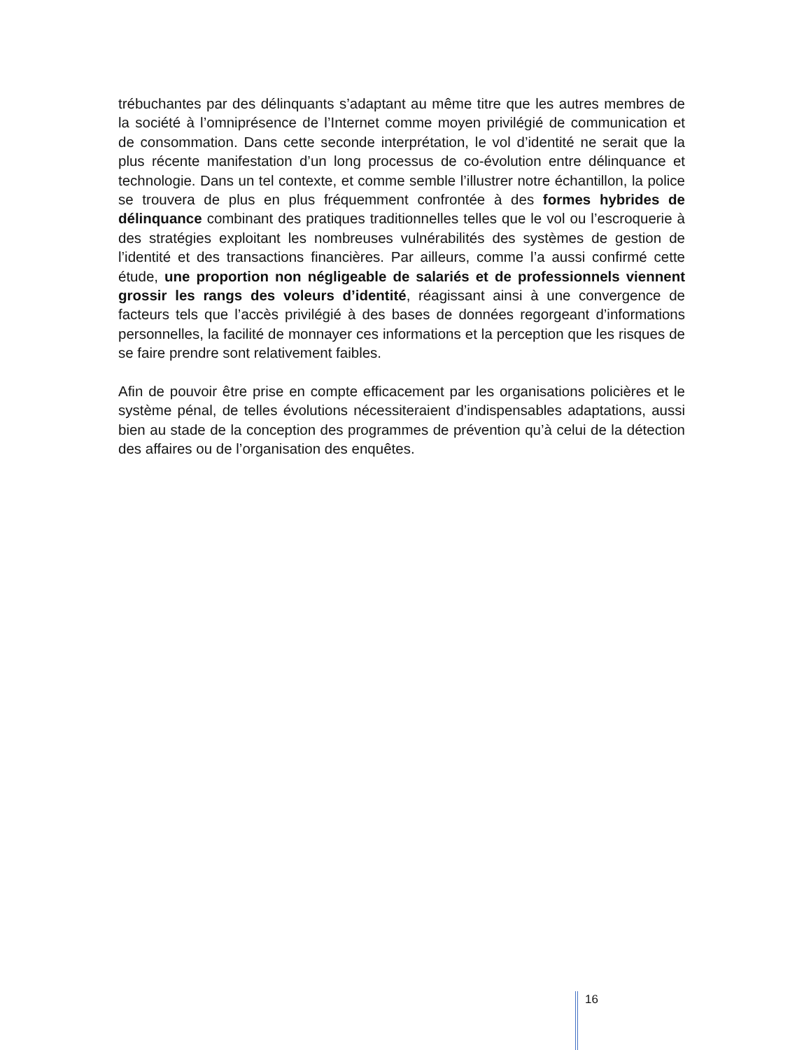trébuchantes par des délinquants s’adaptant au même titre que les autres membres de la société à l’omniprésence de l’Internet comme moyen privilégié de communication et de consommation. Dans cette seconde interprétation, le vol d’identité ne serait que la plus récente manifestation d’un long processus de co-évolution entre délinquance et technologie. Dans un tel contexte, et comme semble l’illustrer notre échantillon, la police se trouvera de plus en plus fréquemment confrontée à des formes hybrides de délinquance combinant des pratiques traditionnelles telles que le vol ou l’escroquerie à des stratégies exploitant les nombreuses vulnérabilités des systèmes de gestion de l’identité et des transactions financières. Par ailleurs, comme l’a aussi confirmé cette étude, une proportion non négligeable de salariés et de professionnels viennent grossir les rangs des voleurs d’identité, réagissant ainsi à une convergence de facteurs tels que l’accès privilégié à des bases de données regorgeant d’informations personnelles, la facilité de monnayer ces informations et la perception que les risques de se faire prendre sont relativement faibles.
Afin de pouvoir être prise en compte efficacement par les organisations policières et le système pénal, de telles évolutions nécessiteraient d’indispensables adaptations, aussi bien au stade de la conception des programmes de prévention qu’à celui de la détection des affaires ou de l’organisation des enquêtes.
16